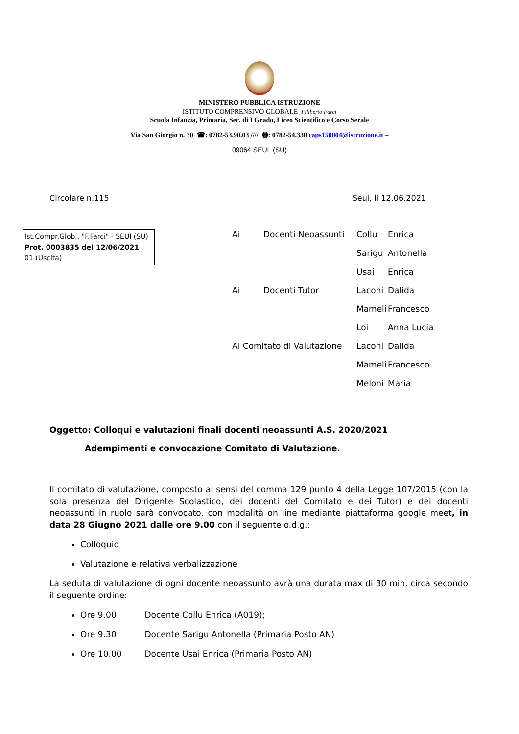MINISTERO PUBBLICA ISTRUZIONE
ISTITUTO COMPRENSIVO GLOBALE Filiberto Farci
Scuola Infanzia, Primaria, Sec. di I Grado, Liceo Scientifico e Corso Serale
Via San Giorgio n. 30 ☎: 0782-53.90.03 //// 🖶: 0782-54.330 caps150004@istruzione.it –
09064 SEUI (SU)
Circolare n.115 Seui, li 12.06.2021
Ist.Compr.Glob.. "F.Farci" - SEUI (SU)
Prot. 0003835 del 12/06/2021
01 (Uscita)
| Ai | Docenti Neoassunti | Collu | Enrica |
| | | Sarigu | Antonella |
| | | Usai | Enrica |
| Ai | Docenti Tutor | Laconi | Dalida |
| | | Mameli | Francesco |
| | | Loi | Anna Lucia |
| Al Comitato di Valutazione | | Laconi | Dalida |
| | | Mameli | Francesco |
| | | Meloni | Maria |
Oggetto: Colloqui e valutazioni finali docenti neoassunti A.S. 2020/2021
Adempimenti e convocazione Comitato di Valutazione.
Il comitato di valutazione, composto ai sensi del comma 129 punto 4 della Legge 107/2015 (con la sola presenza del Dirigente Scolastico, dei docenti del Comitato e dei Tutor) e dei docenti neoassunti in ruolo sarà convocato, con modalità on line mediante piattaforma google meet, in data 28 Giugno 2021 dalle ore 9.00 con il seguente o.d.g.:
Colloquio
Valutazione e relativa verbalizzazione
La seduta di valutazione di ogni docente neoassunto avrà una durata max di 30 min. circa secondo il seguente ordine:
Ore 9.00 Docente Collu Enrica (A019);
Ore 9.30 Docente Sarigu Antonella (Primaria Posto AN)
Ore 10.00 Docente Usai Enrica (Primaria Posto AN)